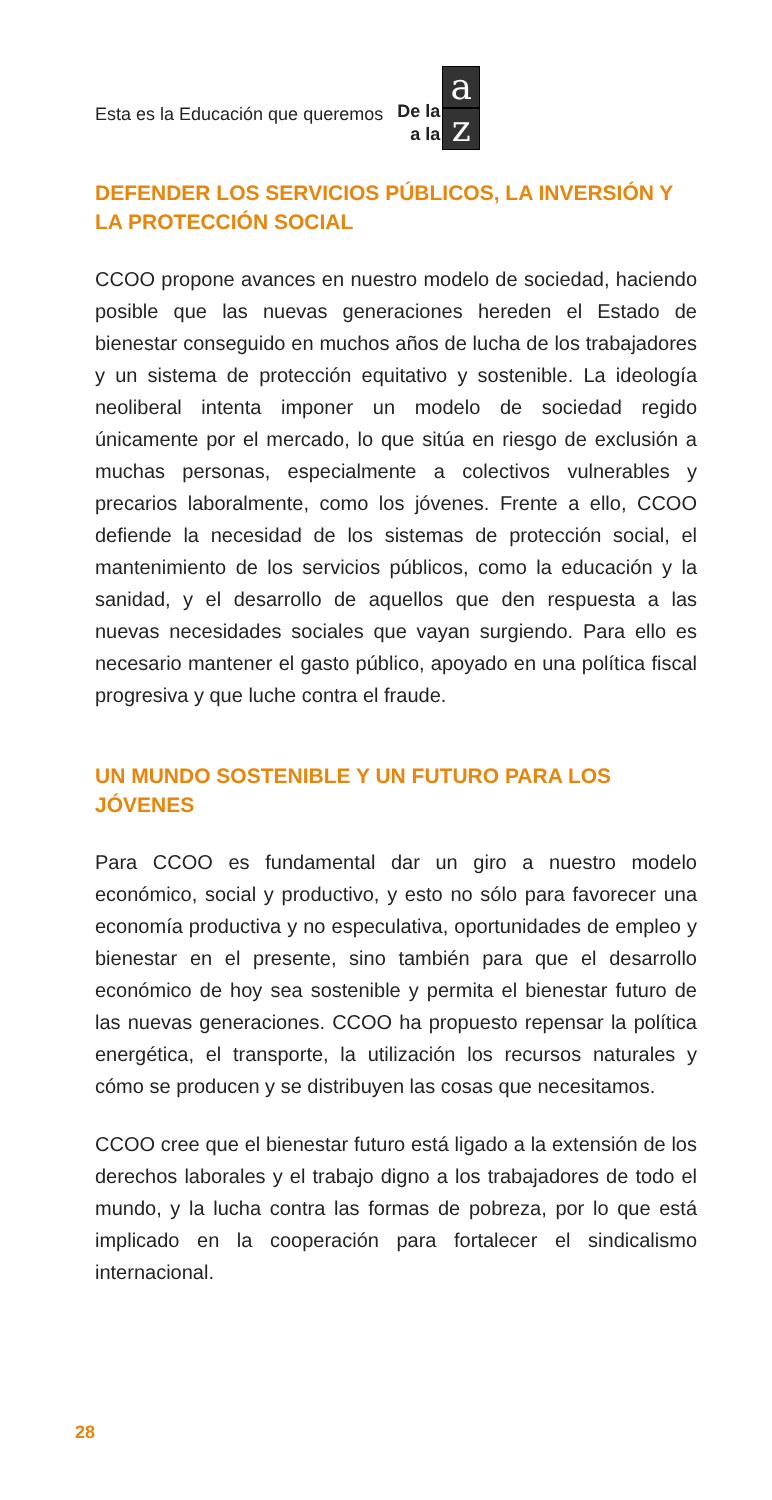Esta es la Educación que queremos De la
a la
az
DEFENDER LOS SERVICIOS PÚBLICOS, LA INVERSIÓN Y LA PROTECCIÓN SOCIAL
CCOO propone avances en nuestro modelo de sociedad, haciendo posible que las nuevas generaciones hereden el Estado de bienestar conseguido en muchos años de lucha de los trabajadores y un sistema de protección equitativo y sostenible. La ideología neoliberal intenta imponer un modelo de sociedad regido únicamente por el mercado, lo que sitúa en riesgo de exclusión a muchas personas, especialmente a colectivos vulnerables y precarios laboralmente, como los jóvenes. Frente a ello, CCOO defiende la necesidad de los sistemas de protección social, el mantenimiento de los servicios públicos, como la educación y la sanidad, y el desarrollo de aquellos que den respuesta a las nuevas necesidades sociales que vayan surgiendo. Para ello es necesario mantener el gasto público, apoyado en una política fiscal progresiva y que luche contra el fraude.
UN MUNDO SOSTENIBLE Y UN FUTURO PARA LOS JÓVENES
Para CCOO es fundamental dar un giro a nuestro modelo económico, social y productivo, y esto no sólo para favorecer una economía productiva y no especulativa, oportunidades de empleo y bienestar en el presente, sino también para que el desarrollo económico de hoy sea sostenible y permita el bienestar futuro de las nuevas generaciones. CCOO ha propuesto repensar la política energética, el transporte, la utilización los recursos naturales y cómo se producen y se distribuyen las cosas que necesitamos.
CCOO cree que el bienestar futuro está ligado a la extensión de los derechos laborales y el trabajo digno a los trabajadores de todo el mundo, y la lucha contra las formas de pobreza, por lo que está implicado en la cooperación para fortalecer el sindicalismo internacional.
28